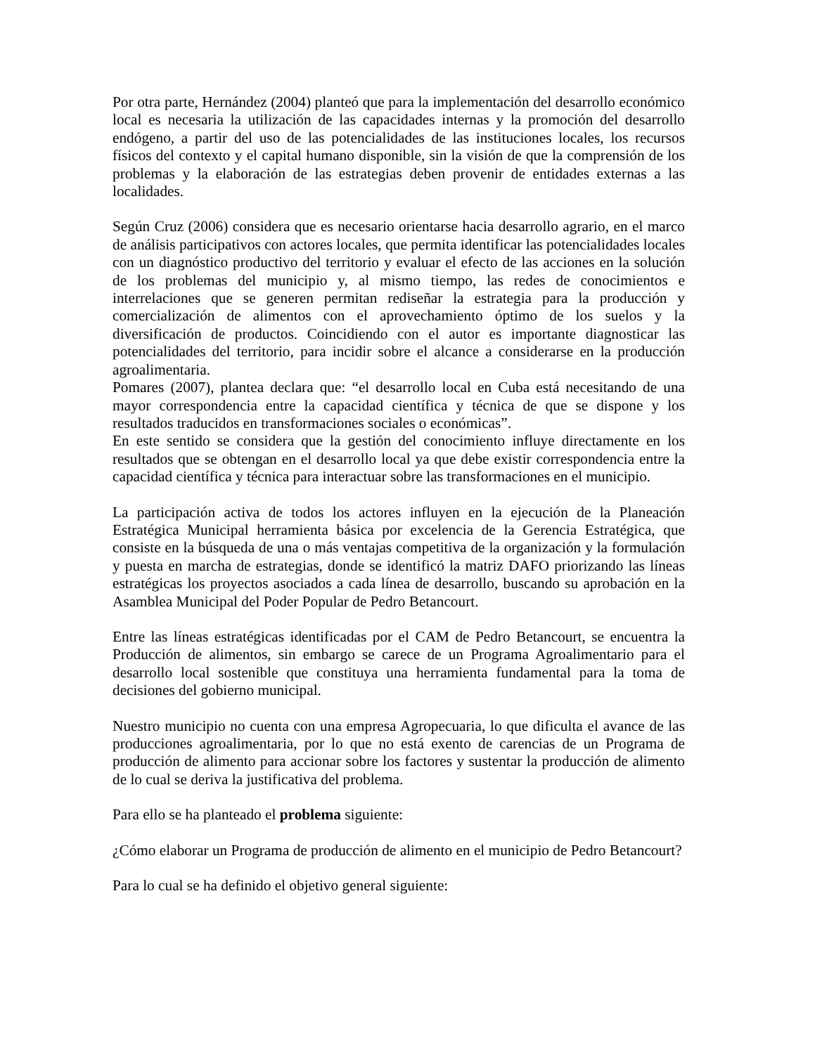Por otra parte, Hernández (2004) planteó que para la implementación del desarrollo económico local es necesaria la utilización de las capacidades internas y la promoción del desarrollo endógeno, a partir del uso de las potencialidades de las instituciones locales, los recursos físicos del contexto y el capital humano disponible, sin la visión de que la comprensión de los problemas y la elaboración de las estrategias deben provenir de entidades externas a las localidades.
Según Cruz (2006) considera que es necesario orientarse hacia desarrollo agrario, en el marco de análisis participativos con actores locales, que permita identificar las potencialidades locales con un diagnóstico productivo del territorio y evaluar el efecto de las acciones en la solución de los problemas del municipio y, al mismo tiempo, las redes de conocimientos e interrelaciones que se generen permitan rediseñar la estrategia para la producción y comercialización de alimentos con el aprovechamiento óptimo de los suelos y la diversificación de productos. Coincidiendo con el autor es importante diagnosticar las potencialidades del territorio, para incidir sobre el alcance a considerarse en la producción agroalimentaria.
Pomares (2007), plantea declara que: “el desarrollo local en Cuba está necesitando de una mayor correspondencia entre la capacidad científica y técnica de que se dispone y los resultados traducidos en transformaciones sociales o económicas”.
En este sentido se considera que la gestión del conocimiento influye directamente en los resultados que se obtengan en el desarrollo local ya que debe existir correspondencia entre la capacidad científica y técnica para interactuar sobre las transformaciones en el municipio.
La participación activa de todos los actores influyen en la ejecución de la Planeación Estratégica Municipal herramienta básica por excelencia de la Gerencia Estratégica, que consiste en la búsqueda de una o más ventajas competitiva de la organización y la formulación y puesta en marcha de estrategias, donde se identificó la matriz DAFO priorizando las líneas estratégicas los proyectos asociados a cada línea de desarrollo, buscando su aprobación en la Asamblea Municipal del Poder Popular de Pedro Betancourt.
Entre las líneas estratégicas identificadas por el CAM de Pedro Betancourt, se encuentra la Producción de alimentos, sin embargo se carece de un Programa Agroalimentario para el desarrollo local sostenible que constituya una herramienta fundamental para la toma de decisiones del gobierno municipal.
Nuestro municipio no cuenta con una empresa Agropecuaria, lo que dificulta el avance de las producciones agroalimentaria, por lo que no está exento de carencias de un Programa de producción de alimento para accionar sobre los factores y sustentar la producción de alimento de lo cual se deriva la justificativa del problema.
Para ello se ha planteado el problema siguiente:
¿Cómo elaborar un Programa de producción de alimento en el municipio de Pedro Betancourt?
Para lo cual se ha definido el objetivo general siguiente: